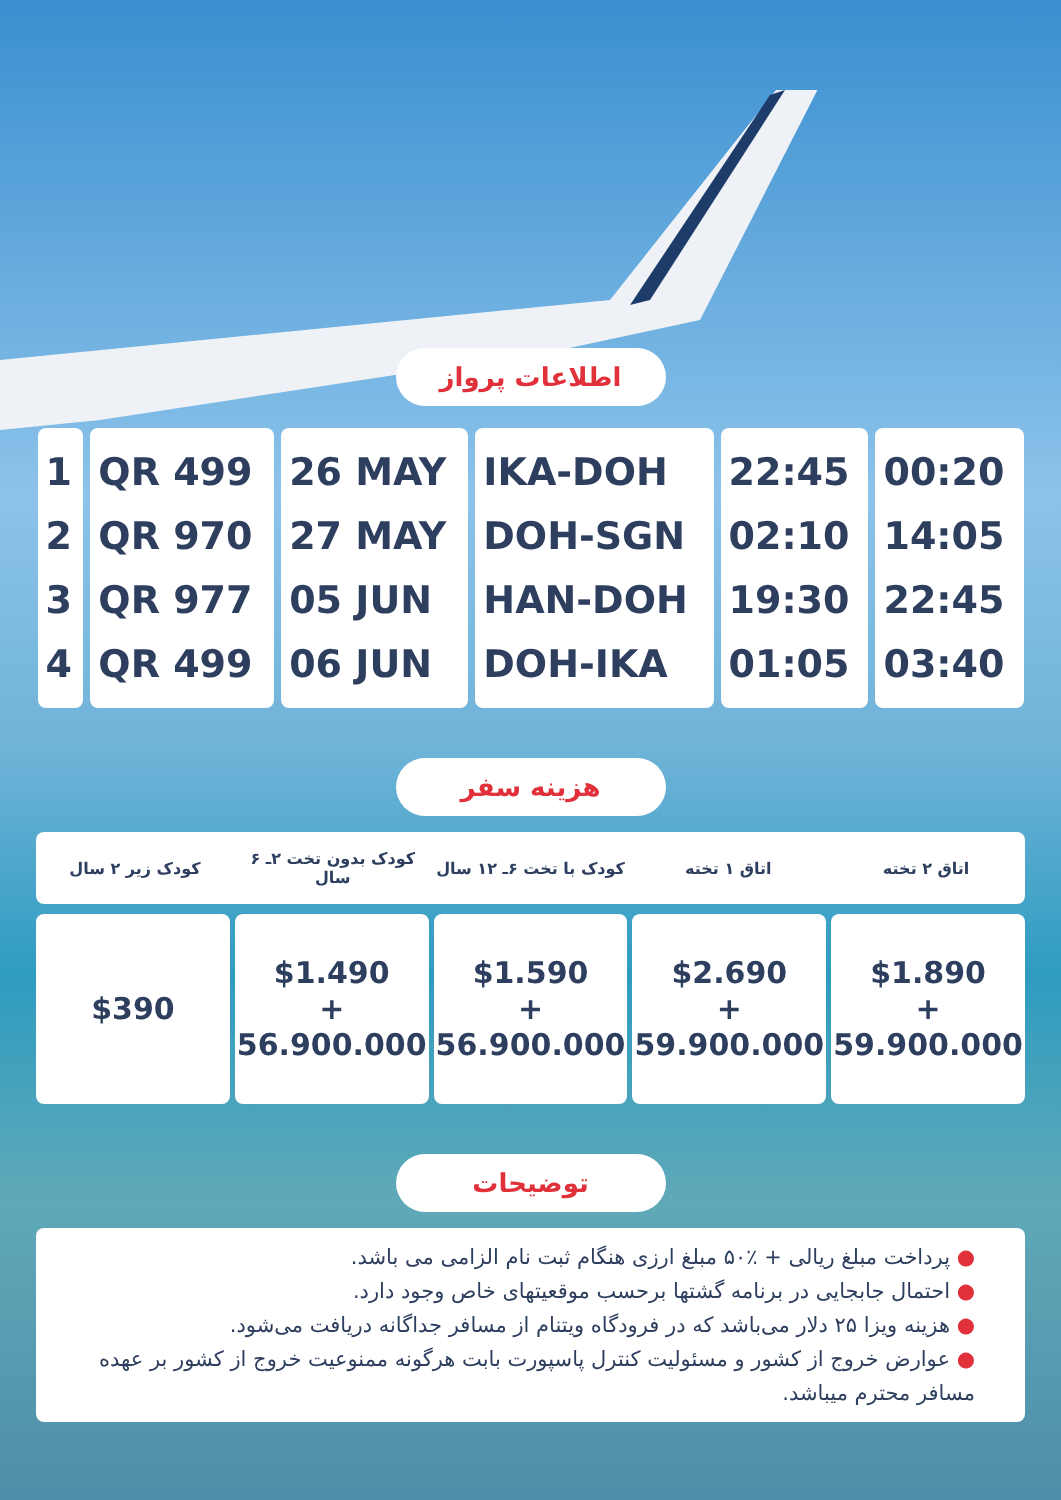اطلاعات پرواز
| 1 | QR 499 | 26 MAY | IKA-DOH | 22:45 | 00:20 |
| 2 | QR 970 | 27 MAY | DOH-SGN | 02:10 | 14:05 |
| 3 | QR 977 | 05 JUN | HAN-DOH | 19:30 | 22:45 |
| 4 | QR 499 | 06 JUN | DOH-IKA | 01:05 | 03:40 |
هزینه سفر
اتاق ۲ تخته اتاق ۱ تخته کودک با تخت ۶ـ ۱۲ سال کودک بدون تخت ۲ـ ۶ سال کودک زیر ۲ سال
$1.890
+
59.900.000
$2.690
+
59.900.000
$1.590
+
56.900.000
$1.490
+
56.900.000
$390
توضیحات
● پرداخت مبلغ ریالی + ٪۵۰ مبلغ ارزی هنگام ثبت نام الزامی می باشد.
● احتمال جابجایی در برنامه گشتها برحسب موقعیتهای خاص وجود دارد.
● هزینه ویزا ۲۵ دلار می‌باشد که در فرودگاه ویتنام از مسافر جداگانه دریافت می‌شود.
● عوارض خروج از کشور و مسئولیت کنترل پاسپورت بابت هرگونه ممنوعیت خروج از کشور بر عهده مسافر محترم میباشد.